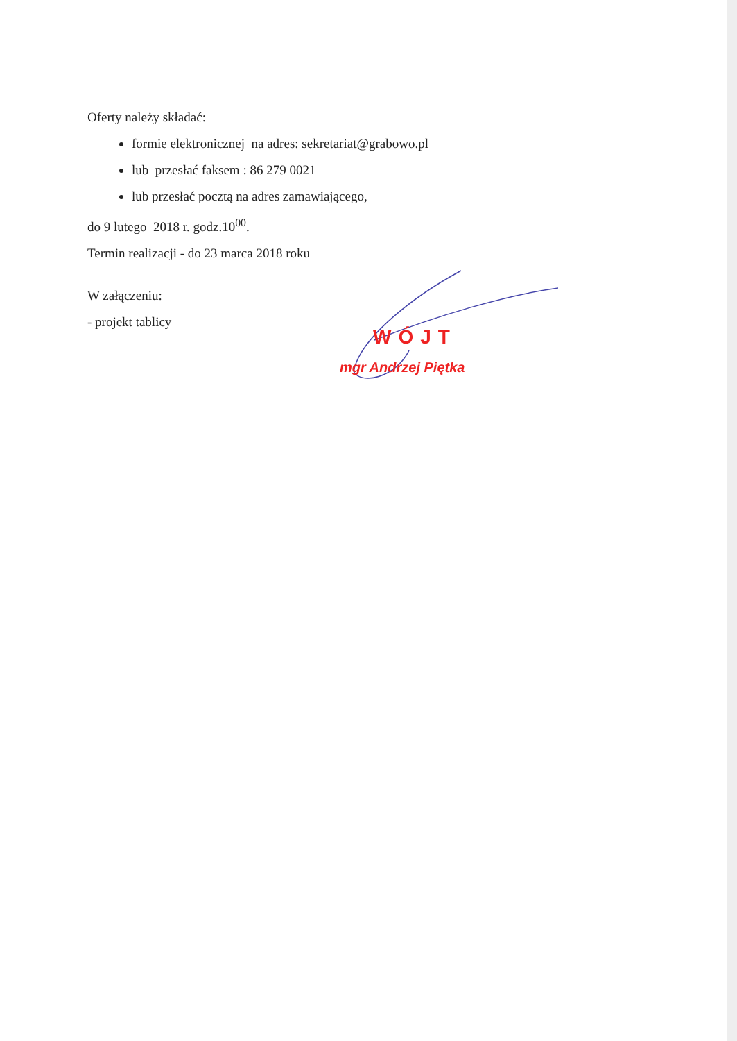Oferty należy składać:
formie elektronicznej na adres: sekretariat@grabowo.pl
lub przesłać faksem : 86 279 0021
lub przesłać pocztą na adres zamawiającego,
do 9 lutego 2018 r. godz.10<sup>00</sup>.
Termin realizacji - do 23 marca 2018 roku
W załączeniu:
- projekt tablicy
WÓJT
mgr Andrzej Piętka